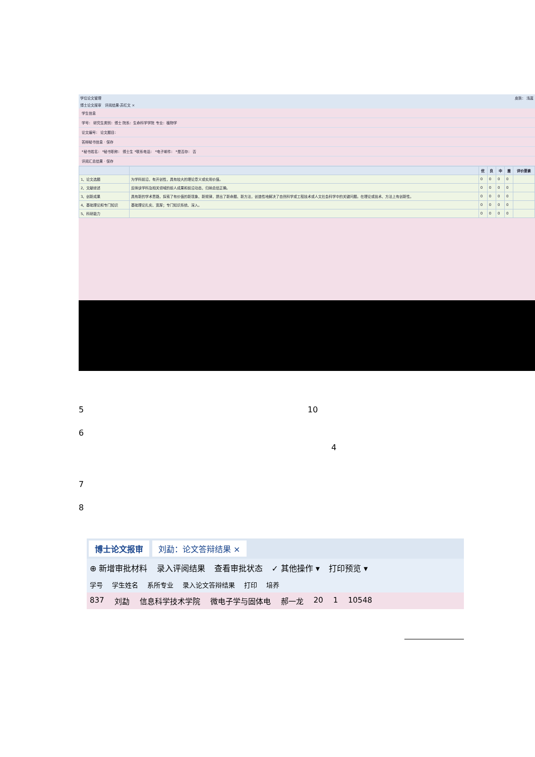学位论文管理 皮肤： 浅蓝
博士论文报审 评阅结果-苏红文 ×
学生信息
学号： 研究生类别：博士 院系：生命科学学院 专业：植物学
论文编号： 论文题目：
答辩秘书信息 · 保存
*秘书姓名： *秘书职称： 博士生 *联系电话： *电子邮件： *是否存： 否
评阅汇总结果 · 保存
| | | 优 | 良 | 中 | 差 | 评价要素 |
| --- | --- | --- | --- | --- | --- | --- |
| 1、论文选题 | 为学科前沿，有开创性，具有较大的理论意义或实用价值。 | 0 | 0 | 0 | 0 | |
| 2、文献综述 | 反映该学科及相关领域的前人成果和前沿动态，归纳总结正确。 | 0 | 0 | 0 | 0 | |
| 3、创新成果 | 具有新的学术思路，探索了有价值的新现象、新规律，提出了新命题、新方法，创造性地解决了自然科学或工程技术或人文社会科学中的关键问题。在理论或技术、方法上有创新性。 | 0 | 0 | 0 | 0 | |
| 4、基础理论和专门知识 | 基础理论扎实、宽厚；专门知识系统、深入。 | 0 | 0 | 0 | 0 | |
| 5、科研能力 | | 0 | 0 | 0 | 0 | |
5 10
6
4
7
8
博士论文报审 刘勐：论文答辩结果 ×
⊕ 新增审批材料 录入评阅结果 查看审批状态 ✓ 其他操作 ▾ 打印预览 ▾
学号 学生姓名 系所专业 录入论文答辩结果 打印 培养
837 刘勐 信息科学技术学院 微电子学与固体电 郝一龙 20 1 10548